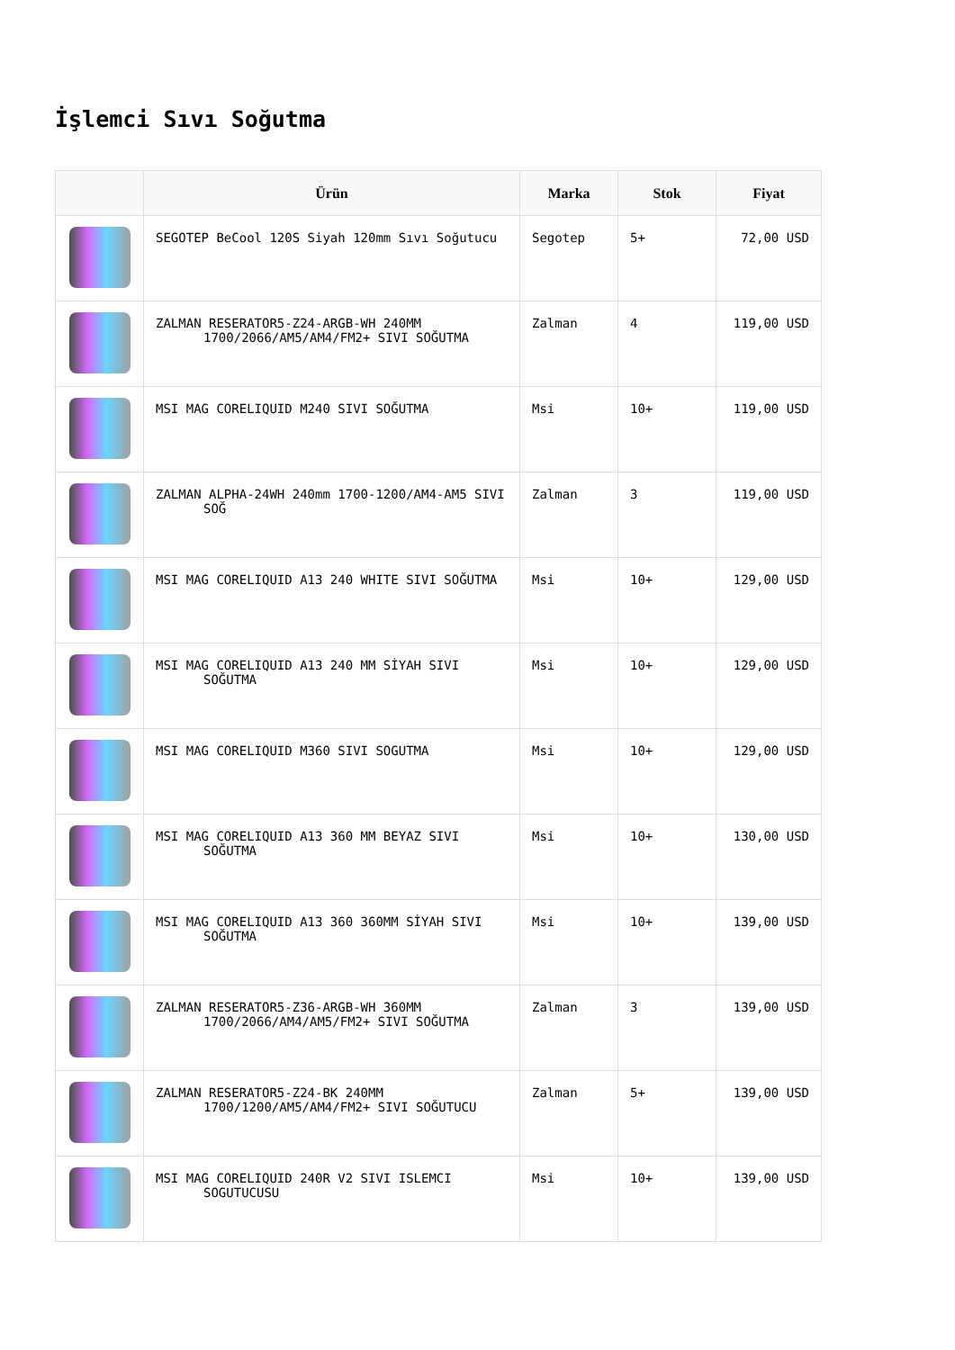İşlemci Sıvı Soğutma
| | Ürün | Marka | Stok | Fiyat |
| --- | --- | --- | --- | --- |
| | SEGOTEP BeCool 120S Siyah 120mm Sıvı Soğutucu | Segotep | 5+ | 72,00 USD |
| | ZALMAN RESERATOR5-Z24-ARGB-WH 240MM 1700/2066/AM5/AM4/FM2+ SIVI SOĞUTMA | Zalman | 4 | 119,00 USD |
| | MSI MAG CORELIQUID M240 SIVI SOĞUTMA | Msi | 10+ | 119,00 USD |
| | ZALMAN ALPHA-24WH 240mm 1700-1200/AM4-AM5 SIVI SOĞ | Zalman | 3 | 119,00 USD |
| | MSI MAG CORELIQUID A13 240 WHITE SIVI SOĞUTMA | Msi | 10+ | 129,00 USD |
| | MSI MAG CORELIQUID A13 240 MM SİYAH SIVI SOĞUTMA | Msi | 10+ | 129,00 USD |
| | MSI MAG CORELIQUID M360 SIVI SOGUTMA | Msi | 10+ | 129,00 USD |
| | MSI MAG CORELIQUID A13 360 MM BEYAZ SIVI SOĞUTMA | Msi | 10+ | 130,00 USD |
| | MSI MAG CORELIQUID A13 360 360MM SİYAH SIVI SOĞUTMA | Msi | 10+ | 139,00 USD |
| | ZALMAN RESERATOR5-Z36-ARGB-WH 360MM 1700/2066/AM4/AM5/FM2+ SIVI SOĞUTMA | Zalman | 3 | 139,00 USD |
| | ZALMAN RESERATOR5-Z24-BK 240MM 1700/1200/AM5/AM4/FM2+ SIVI SOĞUTUCU | Zalman | 5+ | 139,00 USD |
| | MSI MAG CORELIQUID 240R V2 SIVI ISLEMCI SOGUTUCUSU | Msi | 10+ | 139,00 USD |